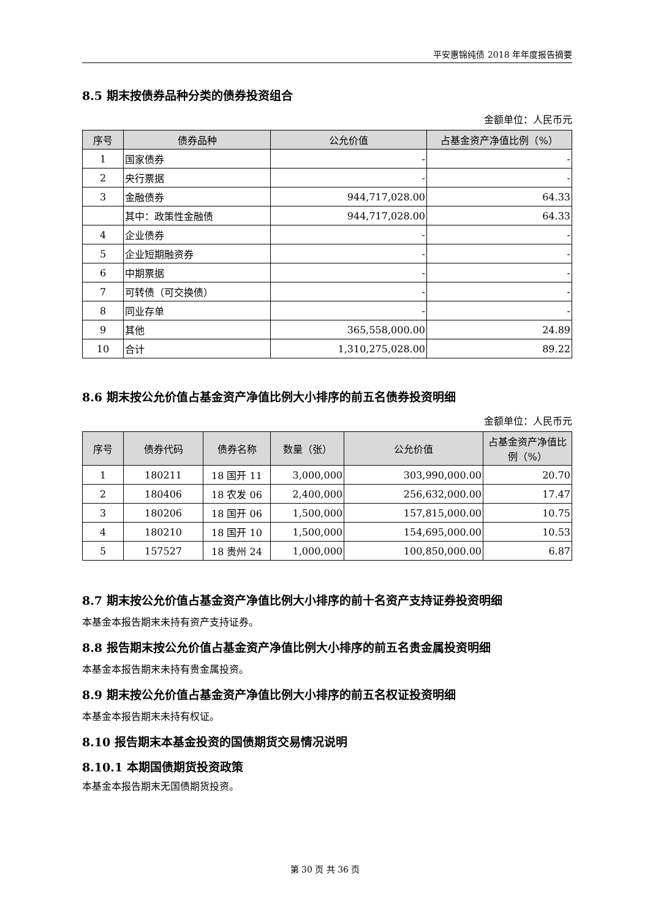平安惠锦纯债 2018 年年度报告摘要
8.5 期末按债券品种分类的债券投资组合
金额单位：人民币元
| 序号 | 债券品种 | 公允价值 | 占基金资产净值比例（%） |
| --- | --- | --- | --- |
| 1 | 国家债券 | - | - |
| 2 | 央行票据 | - | - |
| 3 | 金融债券 | 944,717,028.00 | 64.33 |
| | 其中：政策性金融债 | 944,717,028.00 | 64.33 |
| 4 | 企业债券 | - | - |
| 5 | 企业短期融资券 | - | - |
| 6 | 中期票据 | - | - |
| 7 | 可转债（可交换债） | - | - |
| 8 | 同业存单 | - | - |
| 9 | 其他 | 365,558,000.00 | 24.89 |
| 10 | 合计 | 1,310,275,028.00 | 89.22 |
8.6 期末按公允价值占基金资产净值比例大小排序的前五名债券投资明细
金额单位：人民币元
| 序号 | 债券代码 | 债券名称 | 数量（张） | 公允价值 | 占基金资产净值比例（%） |
| --- | --- | --- | --- | --- | --- |
| 1 | 180211 | 18 国开 11 | 3,000,000 | 303,990,000.00 | 20.70 |
| 2 | 180406 | 18 农发 06 | 2,400,000 | 256,632,000.00 | 17.47 |
| 3 | 180206 | 18 国开 06 | 1,500,000 | 157,815,000.00 | 10.75 |
| 4 | 180210 | 18 国开 10 | 1,500,000 | 154,695,000.00 | 10.53 |
| 5 | 157527 | 18 贵州 24 | 1,000,000 | 100,850,000.00 | 6.87 |
8.7 期末按公允价值占基金资产净值比例大小排序的前十名资产支持证券投资明细
本基金本报告期末未持有资产支持证券。
8.8 报告期末按公允价值占基金资产净值比例大小排序的前五名贵金属投资明细
本基金本报告期末未持有贵金属投资。
8.9 期末按公允价值占基金资产净值比例大小排序的前五名权证投资明细
本基金本报告期末未持有权证。
8.10 报告期末本基金投资的国债期货交易情况说明
8.10.1 本期国债期货投资政策
本基金本报告期末无国债期货投资。
第 30 页 共 36 页